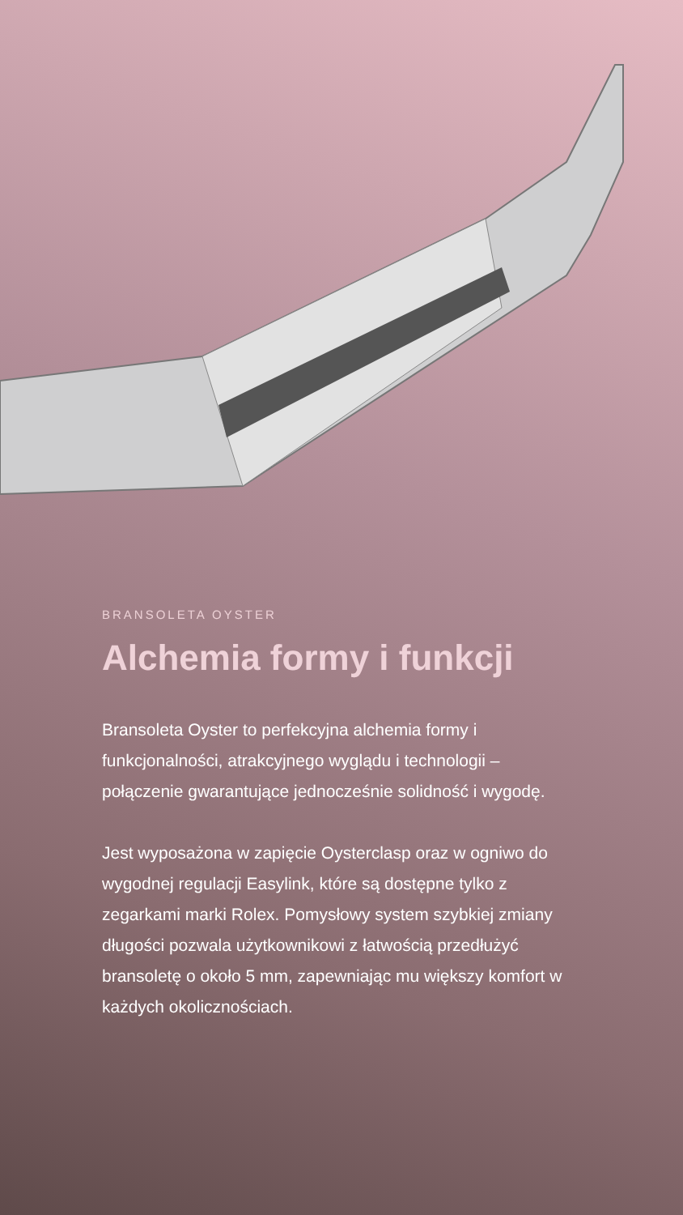BRANSOLETA OYSTER
Alchemia formy i funkcji
Bransoleta Oyster to perfekcyjna alchemia formy i funkcjonalności, atrakcyjnego wyglądu i technologii – połączenie gwarantujące jednocześnie solidność i wygodę.
Jest wyposażona w zapięcie Oysterclasp oraz w ogniwo do wygodnej regulacji Easylink, które są dostępne tylko z zegarkami marki Rolex. Pomysłowy system szybkiej zmiany długości pozwala użytkownikowi z łatwością przedłużyć bransoletę o około 5 mm, zapewniając mu większy komfort w każdych okolicznościach.